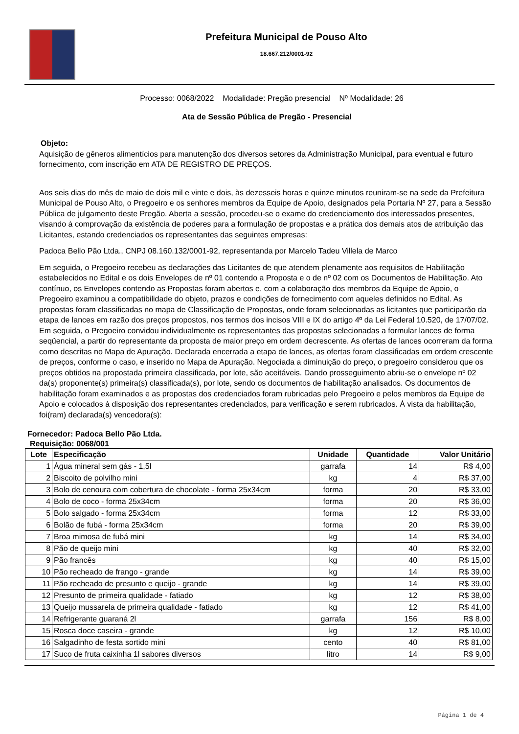Prefeitura Municipal de Pouso Alto
18.667.212/0001-92
Processo: 0068/2022 Modalidade: Pregão presencial Nº Modalidade: 26
Ata de Sessão Pública de Pregão - Presencial
Objeto:
Aquisição de gêneros alimentícios para manutenção dos diversos setores da Administração Municipal, para eventual e futuro fornecimento, com inscrição em ATA DE REGISTRO DE PREÇOS.
Aos seis dias do mês de maio de dois mil e vinte e dois, às dezesseis horas e quinze minutos reuniram-se na sede da Prefeitura Municipal de Pouso Alto, o Pregoeiro e os senhores membros da Equipe de Apoio, designados pela Portaria Nº 27, para a Sessão Pública de julgamento deste Pregão. Aberta a sessão, procedeu-se o exame do credenciamento dos interessados presentes, visando à comprovação da existência de poderes para a formulação de propostas e a prática dos demais atos de atribuição das Licitantes, estando credenciados os representantes das seguintes empresas:
Padoca Bello Pão Ltda., CNPJ 08.160.132/0001-92, representanda por Marcelo Tadeu Villela de Marco
Em seguida, o Pregoeiro recebeu as declarações das Licitantes de que atendem plenamente aos requisitos de Habilitação estabelecidos no Edital e os dois Envelopes de nº 01 contendo a Proposta e o de nº 02 com os Documentos de Habilitação. Ato contínuo, os Envelopes contendo as Propostas foram abertos e, com a colaboração dos membros da Equipe de Apoio, o Pregoeiro examinou a compatibilidade do objeto, prazos e condições de fornecimento com aqueles definidos no Edital. As propostas foram classificadas no mapa de Classificação de Propostas, onde foram selecionadas as licitantes que participarão da etapa de lances em razão dos preços propostos, nos termos dos incisos VIII e IX do artigo 4º da Lei Federal 10.520, de 17/07/02. Em seguida, o Pregoeiro convidou individualmente os representantes das propostas selecionadas a formular lances de forma seqüencial, a partir do representante da proposta de maior preço em ordem decrescente. As ofertas de lances ocorreram da forma como descritas no Mapa de Apuração. Declarada encerrada a etapa de lances, as ofertas foram classificadas em ordem crescente de preços, conforme o caso, e inserido no Mapa de Apuração. Negociada a diminuição do preço, o pregoeiro considerou que os preços obtidos na propostada primeira classificada, por lote, são aceitáveis. Dando prosseguimento abriu-se o envelope nº 02 da(s) proponente(s) primeira(s) classificada(s), por lote, sendo os documentos de habilitação analisados. Os documentos de habilitação foram examinados e as propostas dos credenciados foram rubricadas pelo Pregoeiro e pelos membros da Equipe de Apoio e colocados à disposição dos representantes credenciados, para verificação e serem rubricados. À vista da habilitação, foi(ram) declarada(s) vencedora(s):
Fornecedor: Padoca Bello Pão Ltda.
Requisição: 0068/001
| Lote | Especificação | Unidade | Quantidade | Valor Unitário |
| --- | --- | --- | --- | --- |
| 1 | Água mineral sem gás - 1,5l | garrafa | 14 | R$ 4,00 |
| 2 | Biscoito de polvilho mini | kg | 4 | R$ 37,00 |
| 3 | Bolo de cenoura com cobertura de chocolate - forma 25x34cm | forma | 20 | R$ 33,00 |
| 4 | Bolo de coco - forma 25x34cm | forma | 20 | R$ 36,00 |
| 5 | Bolo salgado - forma 25x34cm | forma | 12 | R$ 33,00 |
| 6 | Bolão de fubá - forma 25x34cm | forma | 20 | R$ 39,00 |
| 7 | Broa mimosa de fubá mini | kg | 14 | R$ 34,00 |
| 8 | Pão de queijo mini | kg | 40 | R$ 32,00 |
| 9 | Pão francês | kg | 40 | R$ 15,00 |
| 10 | Pão recheado de frango - grande | kg | 14 | R$ 39,00 |
| 11 | Pão recheado de presunto e queijo - grande | kg | 14 | R$ 39,00 |
| 12 | Presunto de primeira qualidade - fatiado | kg | 12 | R$ 38,00 |
| 13 | Queijo mussarela de primeira qualidade - fatiado | kg | 12 | R$ 41,00 |
| 14 | Refrigerante guaraná 2l | garrafa | 156 | R$ 8,00 |
| 15 | Rosca doce caseira - grande | kg | 12 | R$ 10,00 |
| 16 | Salgadinho de festa sortido mini | cento | 40 | R$ 81,00 |
| 17 | Suco de fruta caixinha 1l sabores diversos | litro | 14 | R$ 9,00 |
Página 1 de 4